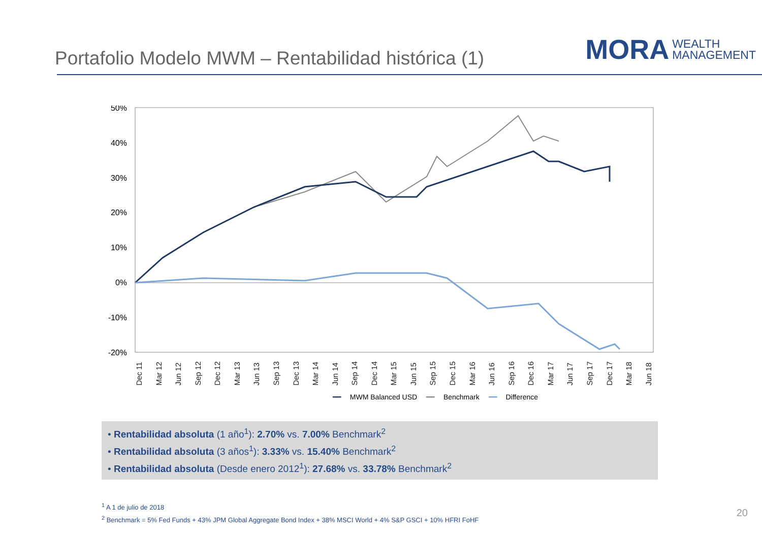Portafolio Modelo MWM – Rentabilidad histórica (1)
MORA WEALTH
MANAGEMENT
50%
40%
30%
20%
10%
0%
-10%
-20%
Dec 11 Mar 12 Jun 12 Sep 12 Dec 12 Mar 13 Jun 13 Sep 13 Dec 13 Mar 14 Jun 14 Sep 14 Dec 14 Mar 15 Jun 15 Sep 15 Dec 15 Mar 16 Jun 16 Sep 16 Dec 16 Mar 17 Jun 17 Sep 17 Dec 17 Mar 18 Jun 18
━━ MWM Balanced USD ━━ Benchmark ━━ Difference
• Rentabilidad absoluta (1 año<sup>1</sup>): 2.70% vs. 7.00% Benchmark<sup>2</sup>
• Rentabilidad absoluta (3 años<sup>1</sup>): 3.33% vs. 15.40% Benchmark<sup>2</sup>
• Rentabilidad absoluta (Desde enero 2012<sup>1</sup>): 27.68% vs. 33.78% Benchmark<sup>2</sup>
<sup>1</sup> A 1 de julio de 2018
<sup>2</sup> Benchmark = 5% Fed Funds + 43% JPM Global Aggregate Bond Index + 38% MSCI World + 4% S&P GSCI + 10% HFRI FoHF
20